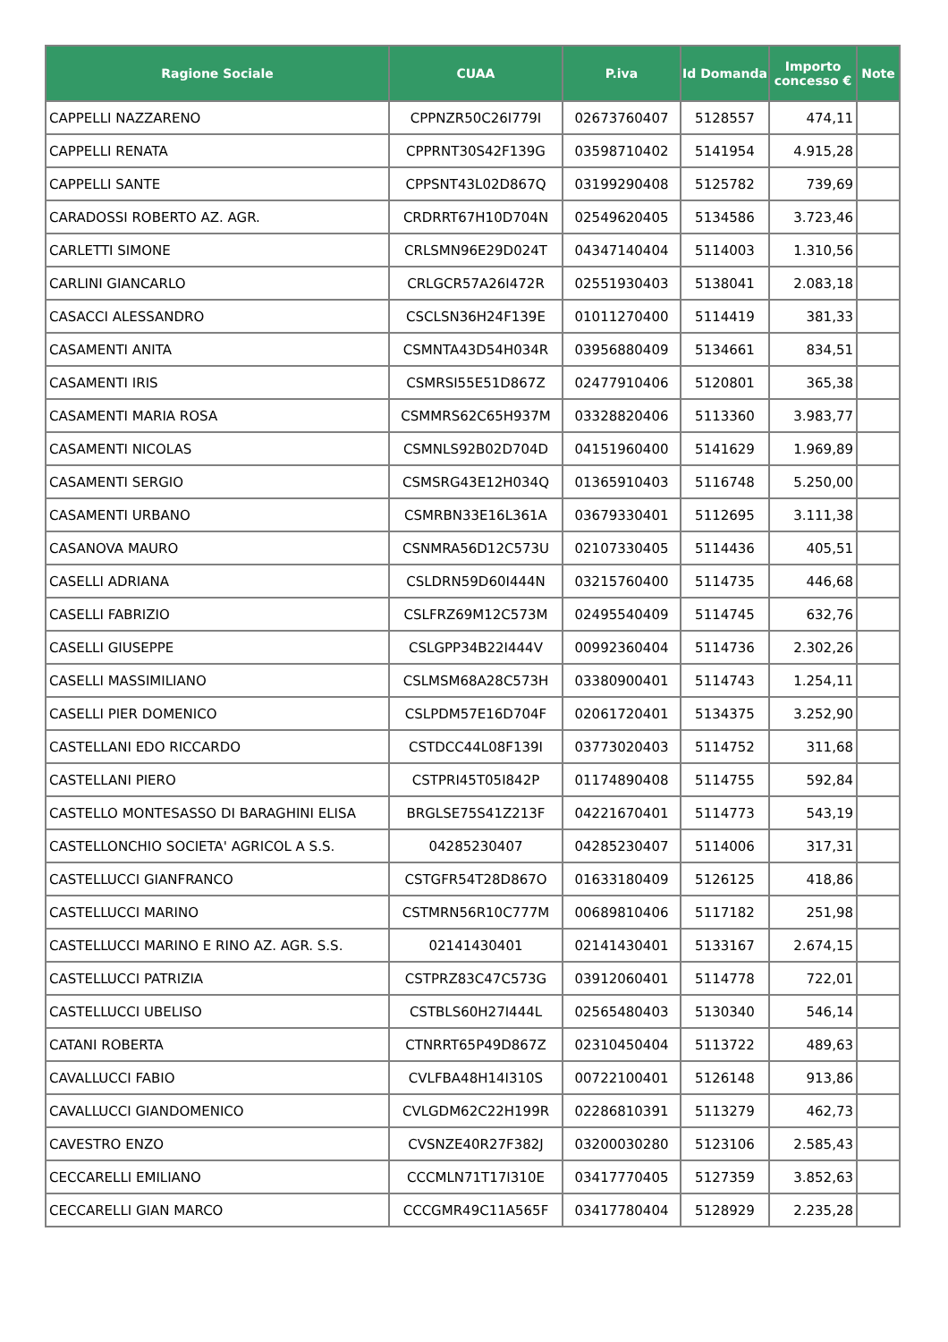| Ragione Sociale | CUAA | P.iva | Id Domanda | Importo concesso € | Note |
| --- | --- | --- | --- | --- | --- |
| CAPPELLI NAZZARENO | CPPNZR50C26I779I | 02673760407 | 5128557 | 474,11 | |
| CAPPELLI RENATA | CPPRNT30S42F139G | 03598710402 | 5141954 | 4.915,28 | |
| CAPPELLI SANTE | CPPSNT43L02D867Q | 03199290408 | 5125782 | 739,69 | |
| CARADOSSI ROBERTO AZ. AGR. | CRDRRT67H10D704N | 02549620405 | 5134586 | 3.723,46 | |
| CARLETTI SIMONE | CRLSMN96E29D024T | 04347140404 | 5114003 | 1.310,56 | |
| CARLINI GIANCARLO | CRLGCR57A26I472R | 02551930403 | 5138041 | 2.083,18 | |
| CASACCI ALESSANDRO | CSCLSN36H24F139E | 01011270400 | 5114419 | 381,33 | |
| CASAMENTI ANITA | CSMNTA43D54H034R | 03956880409 | 5134661 | 834,51 | |
| CASAMENTI IRIS | CSMRSI55E51D867Z | 02477910406 | 5120801 | 365,38 | |
| CASAMENTI MARIA ROSA | CSMMRS62C65H937M | 03328820406 | 5113360 | 3.983,77 | |
| CASAMENTI NICOLAS | CSMNLS92B02D704D | 04151960400 | 5141629 | 1.969,89 | |
| CASAMENTI SERGIO | CSMSRG43E12H034Q | 01365910403 | 5116748 | 5.250,00 | |
| CASAMENTI URBANO | CSMRBN33E16L361A | 03679330401 | 5112695 | 3.111,38 | |
| CASANOVA MAURO | CSNMRA56D12C573U | 02107330405 | 5114436 | 405,51 | |
| CASELLI ADRIANA | CSLDRN59D60I444N | 03215760400 | 5114735 | 446,68 | |
| CASELLI FABRIZIO | CSLFRZ69M12C573M | 02495540409 | 5114745 | 632,76 | |
| CASELLI GIUSEPPE | CSLGPP34B22I444V | 00992360404 | 5114736 | 2.302,26 | |
| CASELLI MASSIMILIANO | CSLMSM68A28C573H | 03380900401 | 5114743 | 1.254,11 | |
| CASELLI PIER DOMENICO | CSLPDM57E16D704F | 02061720401 | 5134375 | 3.252,90 | |
| CASTELLANI EDO RICCARDO | CSTDCC44L08F139I | 03773020403 | 5114752 | 311,68 | |
| CASTELLANI PIERO | CSTPRI45T05I842P | 01174890408 | 5114755 | 592,84 | |
| CASTELLO MONTESASSO DI BARAGHINI ELISA | BRGLSE75S41Z213F | 04221670401 | 5114773 | 543,19 | |
| CASTELLONCHIO SOCIETA' AGRICOL A S.S. | 04285230407 | 04285230407 | 5114006 | 317,31 | |
| CASTELLUCCI GIANFRANCO | CSTGFR54T28D867O | 01633180409 | 5126125 | 418,86 | |
| CASTELLUCCI MARINO | CSTMRN56R10C777M | 00689810406 | 5117182 | 251,98 | |
| CASTELLUCCI MARINO E RINO AZ. AGR. S.S. | 02141430401 | 02141430401 | 5133167 | 2.674,15 | |
| CASTELLUCCI PATRIZIA | CSTPRZ83C47C573G | 03912060401 | 5114778 | 722,01 | |
| CASTELLUCCI UBELISO | CSTBLS60H27I444L | 02565480403 | 5130340 | 546,14 | |
| CATANI ROBERTA | CTNRRT65P49D867Z | 02310450404 | 5113722 | 489,63 | |
| CAVALLUCCI FABIO | CVLFBA48H14I310S | 00722100401 | 5126148 | 913,86 | |
| CAVALLUCCI GIANDOMENICO | CVLGDM62C22H199R | 02286810391 | 5113279 | 462,73 | |
| CAVESTRO ENZO | CVSNZE40R27F382J | 03200030280 | 5123106 | 2.585,43 | |
| CECCARELLI EMILIANO | CCCMLN71T17I310E | 03417770405 | 5127359 | 3.852,63 | |
| CECCARELLI GIAN MARCO | CCCGMR49C11A565F | 03417780404 | 5128929 | 2.235,28 | |